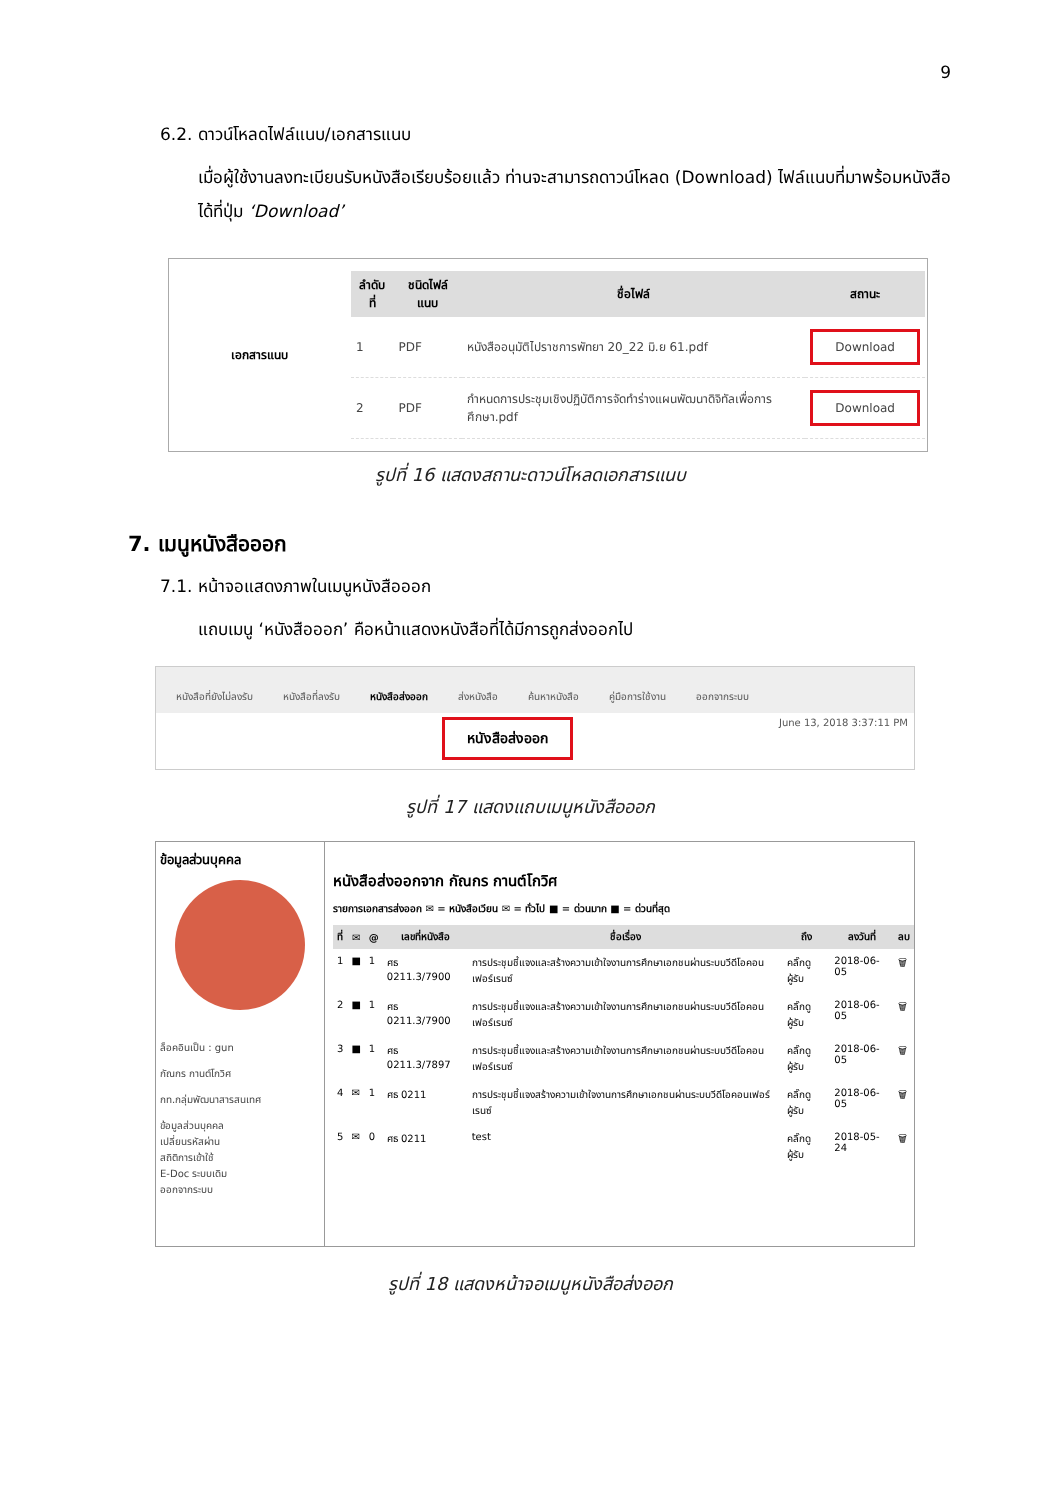9
6.2. ดาวน์โหลดไฟล์แนบ/เอกสารแนบ
เมื่อผู้ใช้งานลงทะเบียนรับหนังสือเรียบร้อยแล้ว ท่านจะสามารถดาวน์โหลด (Download) ไฟล์แนบที่มาพร้อมหนังสือได้ที่ปุ่ม ‘Download’
เอกสารแนบ
| ลำดับที่ | ชนิดไฟล์แนบ | ชื่อไฟล์ | สถานะ |
| --- | --- | --- | --- |
| 1 | PDF | หนังสืออนุมัติไปราชการพัทยา 20_22 มิ.ย 61.pdf | Download |
| 2 | PDF | กำหนดการประชุมเชิงปฏิบัติการจัดทำร่างแผนพัฒนาดิจิทัลเพื่อการศึกษา.pdf | Download |
รูปที่ 16 แสดงสถานะดาวน์โหลดเอกสารแนบ
7. เมนูหนังสือออก
7.1. หน้าจอแสดงภาพในเมนูหนังสือออก
แถบเมนู ‘หนังสือออก’ คือหน้าแสดงหนังสือที่ได้มีการถูกส่งออกไป
หนังสือที่ยังไม่ลงรับ หนังสือที่ลงรับ หนังสือส่งออก ส่งหนังสือ ค้นหาหนังสือ คู่มือการใช้งาน ออกจากระบบ
หนังสือส่งออก June 13, 2018 3:37:11 PM
รูปที่ 17 แสดงแถบเมนูหนังสือออก
ข้อมูลส่วนบุคคล
ล็อคอินเป็น : gun
กัณกร กานต์โกวิศ
กท.กลุ่มพัฒนาสารสนเทศ
ข้อมูลส่วนบุคคล
เปลี่ยนรหัสผ่าน
สถิติการเข้าใช้
E-Doc ระบบเดิม
ออกจากระบบ
หนังสือส่งออกจาก กัณกร กานต์โกวิศ
รายการเอกสารส่งออก ✉ = หนังสือเวียน ✉ = ทั่วไป ■ = ด่วนมาก ■ = ด่วนที่สุด
| ที่ | ✉ | @ | เลขที่หนังสือ | ชื่อเรื่อง | ถึง | ลงวันที่ | ลบ |
| --- | --- | --- | --- | --- | --- | --- | --- |
| 1 | ■ | 1 | ศธ 0211.3/7900 | การประชุมชี้แจงและสร้างความเข้าใจงานการศึกษาเอกชนผ่านระบบวีดีโอคอนเฟอร์เรนซ์ | คลิ๊กดูผู้รับ | 2018-06-05 | 🗑 |
| 2 | ■ | 1 | ศธ 0211.3/7900 | การประชุมชี้แจงและสร้างความเข้าใจงานการศึกษาเอกชนผ่านระบบวีดีโอคอนเฟอร์เรนซ์ | คลิ๊กดูผู้รับ | 2018-06-05 | 🗑 |
| 3 | ■ | 1 | ศธ 0211.3/7897 | การประชุมชี้แจงและสร้างความเข้าใจงานการศึกษาเอกชนผ่านระบบวีดีโอคอนเฟอร์เรนซ์ | คลิ๊กดูผู้รับ | 2018-06-05 | 🗑 |
| 4 | ✉ | 1 | ศธ 0211 | การประชุมชี้แจงสร้างความเข้าใจงานการศึกษาเอกชนผ่านระบบวีดีโอคอนเฟอร์เรนซ์ | คลิ๊กดูผู้รับ | 2018-06-05 | 🗑 |
| 5 | ✉ | 0 | ศธ 0211 | test | คลิ๊กดูผู้รับ | 2018-05-24 | 🗑 |
รูปที่ 18 แสดงหน้าจอเมนูหนังสือส่งออก